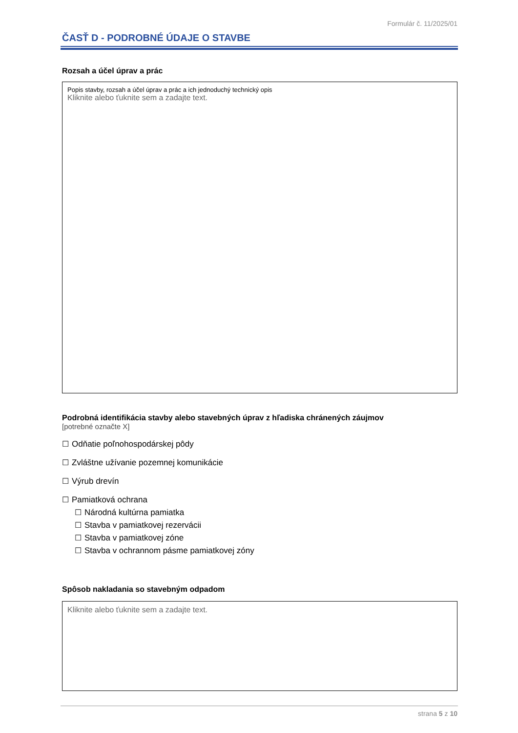Formulár č. 11/2025/01
ČASŤ D - PODROBNÉ ÚDAJE O STAVBE
Rozsah a účel úprav a prác
Popis stavby, rozsah a účel úprav a prác a ich jednoduchý technický opis
Kliknite alebo ťuknite sem a zadajte text.
Podrobná identifikácia stavby alebo stavebných úprav z hľadiska chránených záujmov
[potrebné označte X]
☐ Odňatie poľnohospodárskej pôdy
☐ Zvláštne užívanie pozemnej komunikácie
☐ Výrub drevín
☐ Pamiatková ochrana
☐ Národná kultúrna pamiatka
☐ Stavba v pamiatkovej rezervácii
☐ Stavba v pamiatkovej zóne
☐ Stavba v ochrannom pásme pamiatkovej zóny
Spôsob nakladania so stavebným odpadom
Kliknite alebo ťuknite sem a zadajte text.
strana 5 z 10